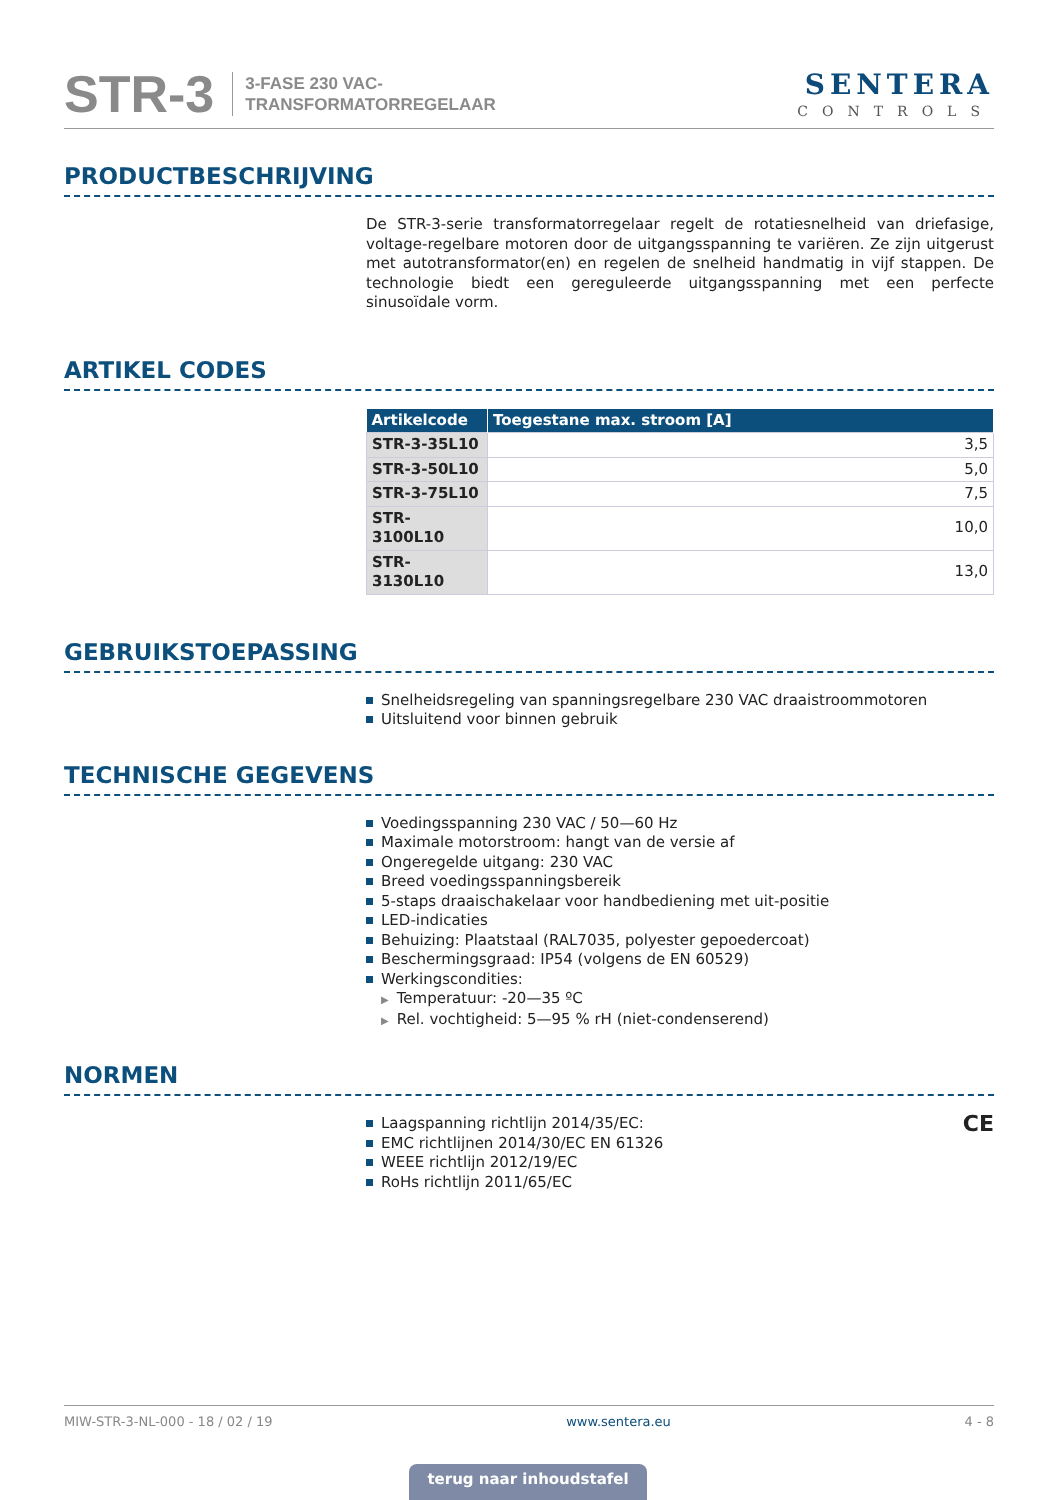STR-3
3-FASE 230 VAC-
TRANSFORMATORREGELAAR
SENTERA
CONTROLS
PRODUCTBESCHRIJVING
De STR-3-serie transformatorregelaar regelt de rotatiesnelheid van driefasige, voltage-regelbare motoren door de uitgangsspanning te variëren. Ze zijn uitgerust met autotransformator(en) en regelen de snelheid handmatig in vijf stappen. De technologie biedt een gereguleerde uitgangsspanning met een perfecte sinusoïdale vorm.
ARTIKEL CODES
| Artikelcode | Toegestane max. stroom [A] |
| --- | --- |
| STR-3-35L10 | 3,5 |
| STR-3-50L10 | 5,0 |
| STR-3-75L10 | 7,5 |
| STR-3100L10 | 10,0 |
| STR-3130L10 | 13,0 |
GEBRUIKSTOEPASSING
Snelheidsregeling van spanningsregelbare 230 VAC draaistroommotoren
Uitsluitend voor binnen gebruik
TECHNISCHE GEGEVENS
Voedingsspanning 230 VAC / 50—60 Hz
Maximale motorstroom: hangt van de versie af
Ongeregelde uitgang: 230 VAC
Breed voedingsspanningsbereik
5-staps draaischakelaar voor handbediening met uit-positie
LED-indicaties
Behuizing: Plaatstaal (RAL7035, polyester gepoedercoat)
Beschermingsgraad: IP54 (volgens de EN 60529)
Werkingscondities:
▶ Temperatuur: -20—35 ºC
▶ Rel. vochtigheid: 5—95 % rH (niet-condenserend)
NORMEN
Laagspanning richtlijn 2014/35/EC:
EMC richtlijnen 2014/30/EC EN 61326
WEEE richtlijn 2012/19/EC
RoHs richtlijn 2011/65/EC
CE
MIW-STR-3-NL-000 - 18 / 02 / 19 www.sentera.eu 4 - 8
terug naar inhoudstafel